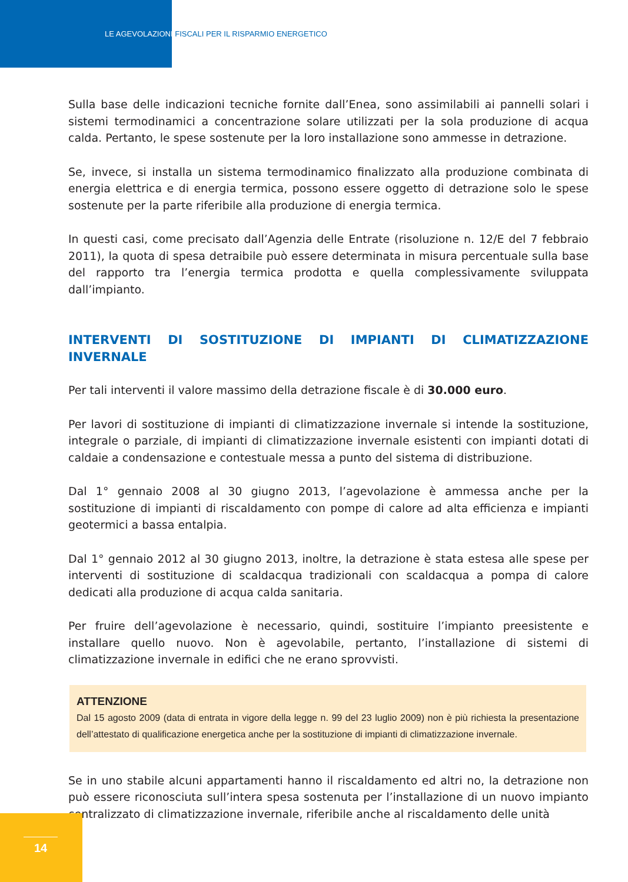LE AGEVOLAZIONI FISCALI PER IL RISPARMIO ENERGETICO
Sulla base delle indicazioni tecniche fornite dall’Enea, sono assimilabili ai pannelli solari i sistemi termodinamici a concentrazione solare utilizzati per la sola produzione di acqua calda. Pertanto, le spese sostenute per la loro installazione sono ammesse in detrazione.
Se, invece, si installa un sistema termodinamico finalizzato alla produzione combinata di energia elettrica e di energia termica, possono essere oggetto di detrazione solo le spese sostenute per la parte riferibile alla produzione di energia termica.
In questi casi, come precisato dall’Agenzia delle Entrate (risoluzione n. 12/E del 7 febbraio 2011), la quota di spesa detraibile può essere determinata in misura percentuale sulla base del rapporto tra l’energia termica prodotta e quella complessivamente sviluppata dall’impianto.
INTERVENTI DI SOSTITUZIONE DI IMPIANTI DI CLIMATIZZAZIONE INVERNALE
Per tali interventi il valore massimo della detrazione fiscale è di 30.000 euro.
Per lavori di sostituzione di impianti di climatizzazione invernale si intende la sostituzione, integrale o parziale, di impianti di climatizzazione invernale esistenti con impianti dotati di caldaie a condensazione e contestuale messa a punto del sistema di distribuzione.
Dal 1° gennaio 2008 al 30 giugno 2013, l’agevolazione è ammessa anche per la sostituzione di impianti di riscaldamento con pompe di calore ad alta efficienza e impianti geotermici a bassa entalpia.
Dal 1° gennaio 2012 al 30 giugno 2013, inoltre, la detrazione è stata estesa alle spese per interventi di sostituzione di scaldacqua tradizionali con scaldacqua a pompa di calore dedicati alla produzione di acqua calda sanitaria.
Per fruire dell’agevolazione è necessario, quindi, sostituire l’impianto preesistente e installare quello nuovo. Non è agevolabile, pertanto, l’installazione di sistemi di climatizzazione invernale in edifici che ne erano sprovvisti.
ATTENZIONE
Dal 15 agosto 2009 (data di entrata in vigore della legge n. 99 del 23 luglio 2009) non è più richiesta la presentazione dell’attestato di qualificazione energetica anche per la sostituzione di impianti di climatizzazione invernale.
Se in uno stabile alcuni appartamenti hanno il riscaldamento ed altri no, la detrazione non può essere riconosciuta sull’intera spesa sostenuta per l’installazione di un nuovo impianto centralizzato di climatizzazione invernale, riferibile anche al riscaldamento delle unità
14